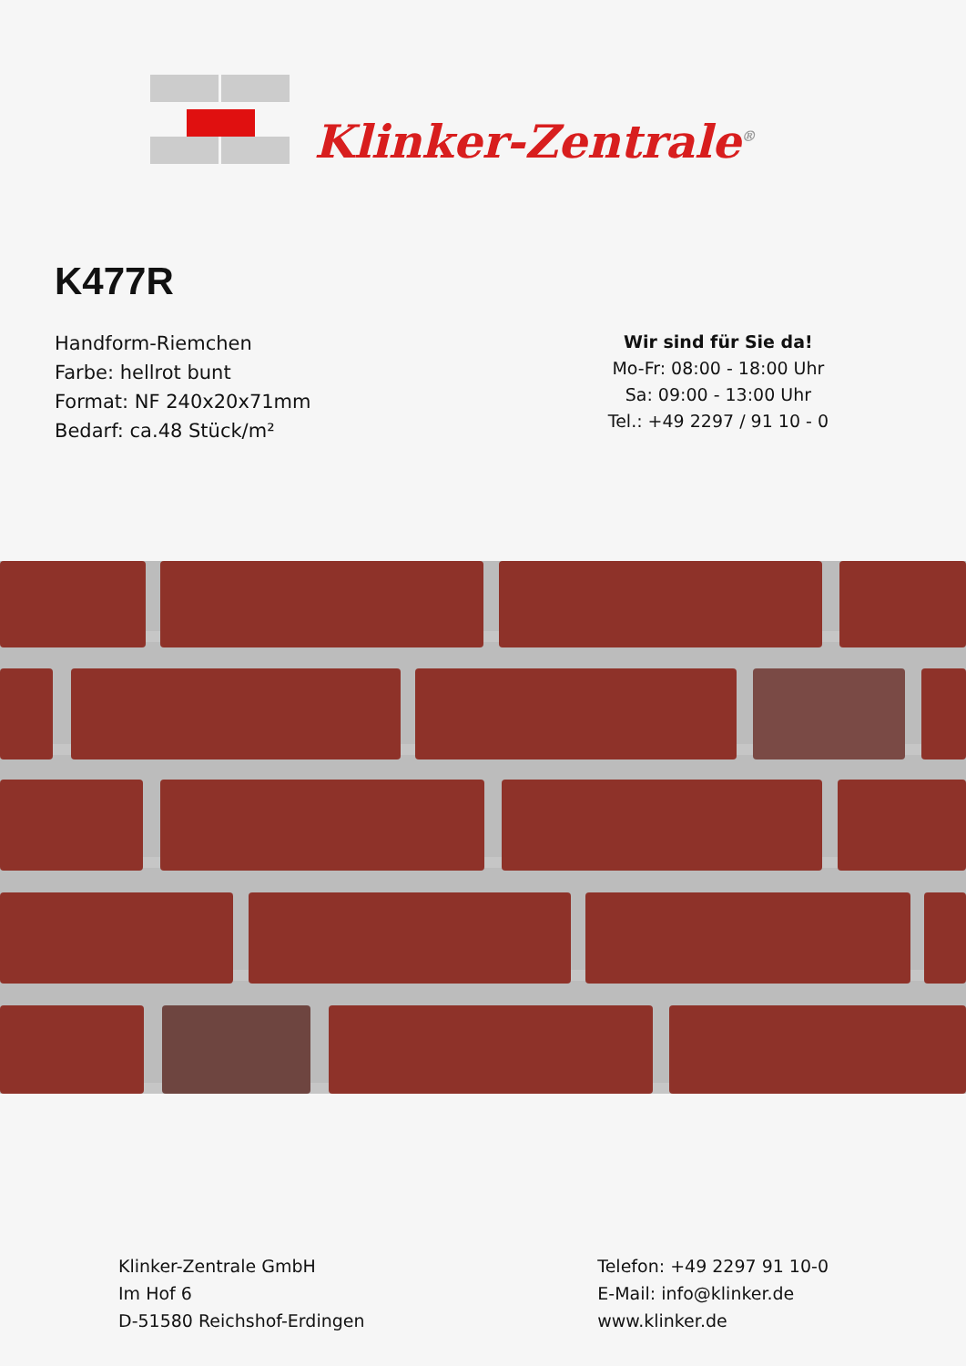Klinker-Zentrale<sup>®</sup>
K477R
Handform-Riemchen
Farbe: hellrot bunt
Format: NF 240x20x71mm
Bedarf: ca.48 Stück/m²
Wir sind für Sie da!
Mo-Fr: 08:00 - 18:00 Uhr
Sa: 09:00 - 13:00 Uhr
Tel.: +49 2297 / 91 10 - 0
Klinker-Zentrale GmbH
Im Hof 6
D-51580 Reichshof-Erdingen
Telefon: +49 2297 91 10-0
E-Mail: info@klinker.de
www.klinker.de